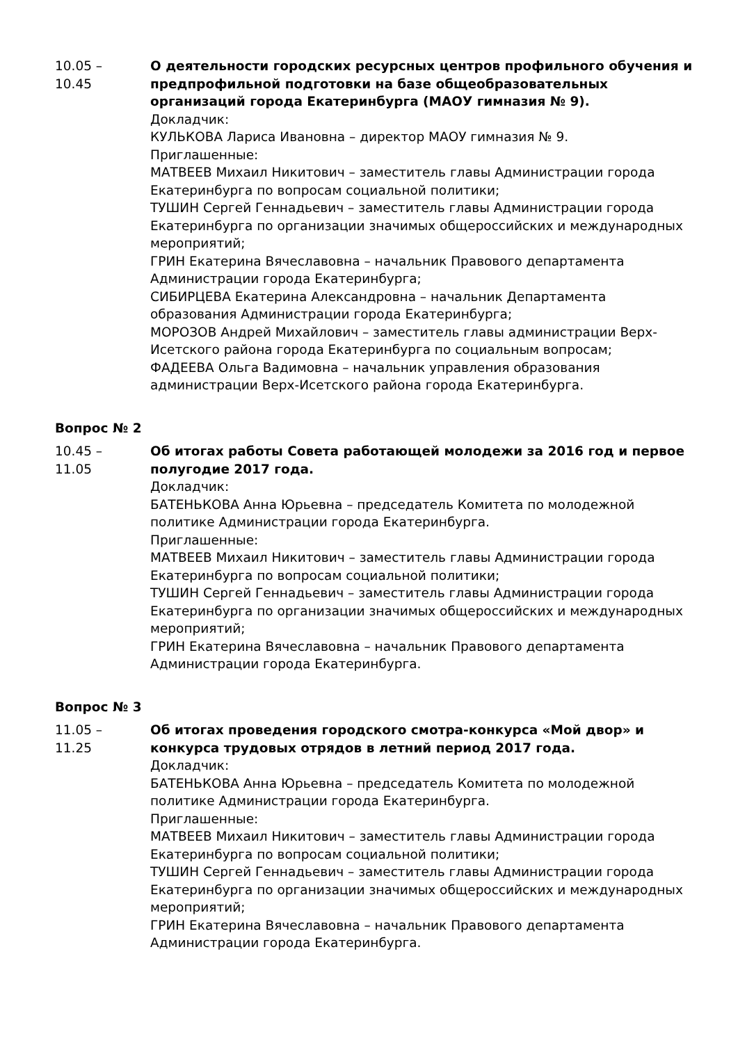10.05 –
10.45
О деятельности городских ресурсных центров профильного обучения и предпрофильной подготовки на базе общеобразовательных организаций города Екатеринбурга (МАОУ гимназия № 9).
Докладчик:
КУЛЬКОВА Лариса Ивановна – директор МАОУ гимназия № 9.
Приглашенные:
МАТВЕЕВ Михаил Никитович – заместитель главы Администрации города Екатеринбурга по вопросам социальной политики;
ТУШИН Сергей Геннадьевич – заместитель главы Администрации города Екатеринбурга по организации значимых общероссийских и международных мероприятий;
ГРИН Екатерина Вячеславовна – начальник Правового департамента Администрации города Екатеринбурга;
СИБИРЦЕВА Екатерина Александровна – начальник Департамента образования Администрации города Екатеринбурга;
МОРОЗОВ Андрей Михайлович – заместитель главы администрации Верх-Исетского района города Екатеринбурга по социальным вопросам;
ФАДЕЕВА Ольга Вадимовна – начальник управления образования администрации Верх-Исетского района города Екатеринбурга.
Вопрос № 2
10.45 –
11.05
Об итогах работы Совета работающей молодежи за 2016 год и первое полугодие 2017 года.
Докладчик:
БАТЕНЬКОВА Анна Юрьевна – председатель Комитета по молодежной политике Администрации города Екатеринбурга.
Приглашенные:
МАТВЕЕВ Михаил Никитович – заместитель главы Администрации города Екатеринбурга по вопросам социальной политики;
ТУШИН Сергей Геннадьевич – заместитель главы Администрации города Екатеринбурга по организации значимых общероссийских и международных мероприятий;
ГРИН Екатерина Вячеславовна – начальник Правового департамента Администрации города Екатеринбурга.
Вопрос № 3
11.05 –
11.25
Об итогах проведения городского смотра-конкурса «Мой двор» и конкурса трудовых отрядов в летний период 2017 года.
Докладчик:
БАТЕНЬКОВА Анна Юрьевна – председатель Комитета по молодежной политике Администрации города Екатеринбурга.
Приглашенные:
МАТВЕЕВ Михаил Никитович – заместитель главы Администрации города Екатеринбурга по вопросам социальной политики;
ТУШИН Сергей Геннадьевич – заместитель главы Администрации города Екатеринбурга по организации значимых общероссийских и международных мероприятий;
ГРИН Екатерина Вячеславовна – начальник Правового департамента Администрации города Екатеринбурга.